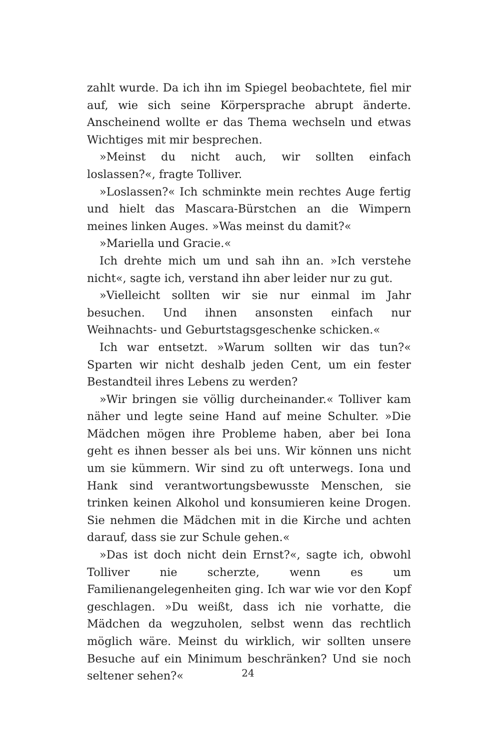zahlt wurde. Da ich ihn im Spiegel beobachtete, fiel mir auf, wie sich seine Körpersprache abrupt änderte. Anscheinend wollte er das Thema wechseln und etwas Wichtiges mit mir besprechen.
»Meinst du nicht auch, wir sollten einfach loslassen?«, fragte Tolliver.
»Loslassen?« Ich schminkte mein rechtes Auge fertig und hielt das Mascara-Bürstchen an die Wimpern meines linken Auges. »Was meinst du damit?«
»Mariella und Gracie.«
Ich drehte mich um und sah ihn an. »Ich verstehe nicht«, sagte ich, verstand ihn aber leider nur zu gut.
»Vielleicht sollten wir sie nur einmal im Jahr besuchen. Und ihnen ansonsten einfach nur Weihnachts- und Geburtstagsgeschenke schicken.«
Ich war entsetzt. »Warum sollten wir das tun?« Sparten wir nicht deshalb jeden Cent, um ein fester Bestandteil ihres Lebens zu werden?
»Wir bringen sie völlig durcheinander.« Tolliver kam näher und legte seine Hand auf meine Schulter. »Die Mädchen mögen ihre Probleme haben, aber bei Iona geht es ihnen besser als bei uns. Wir können uns nicht um sie kümmern. Wir sind zu oft unterwegs. Iona und Hank sind verantwortungsbewusste Menschen, sie trinken keinen Alkohol und konsumieren keine Drogen. Sie nehmen die Mädchen mit in die Kirche und achten darauf, dass sie zur Schule gehen.«
»Das ist doch nicht dein Ernst?«, sagte ich, obwohl Tolliver nie scherzte, wenn es um Familienangelegenheiten ging. Ich war wie vor den Kopf geschlagen. »Du weißt, dass ich nie vorhatte, die Mädchen da wegzuholen, selbst wenn das rechtlich möglich wäre. Meinst du wirklich, wir sollten unsere Besuche auf ein Minimum beschränken? Und sie noch seltener sehen?«
24